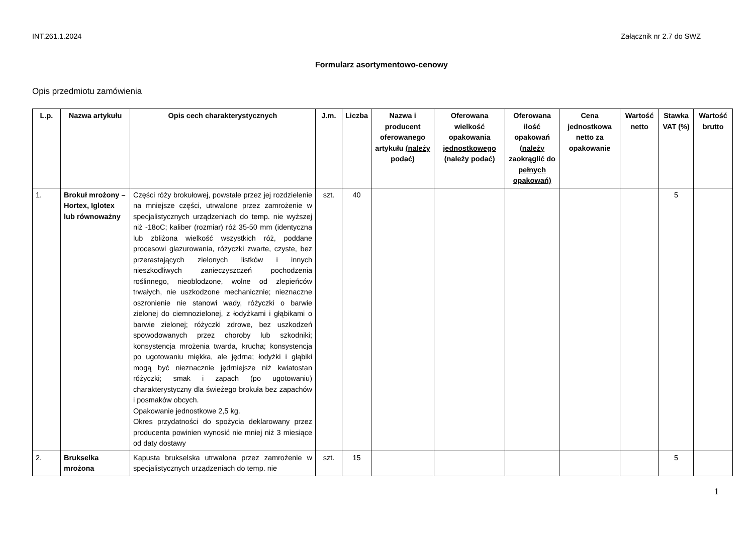INT.261.1.2024 Załącznik nr 2.7 do SWZ
Formularz asortymentowo-cenowy
Opis przedmiotu zamówienia
| L.p. | Nazwa artykułu | Opis cech charakterystycznych | J.m. | Liczba | Nazwa i producent oferowanego artykułu (należy podać) | Oferowana wielkość opakowania jednostkowego (należy podać) | Oferowana ilość opakowań (należy zaokrąglić do pełnych opakowań) | Cena jednostkowa netto za opakowanie | Wartość netto | Stawka VAT (%) | Wartość brutto |
| --- | --- | --- | --- | --- | --- | --- | --- | --- | --- | --- | --- |
| 1. | Brokuł mrożony – Hortex, Iglotex lub równoważny | Części róży brokułowej, powstałe przez jej rozdzielenie na mniejsze części, utrwalone przez zamrożenie w specjalistycznych urządzeniach do temp. nie wyższej niż -18oC; kaliber (rozmiar) róż 35-50 mm (identyczna lub zbliżona wielkość wszystkich róż, poddane procesowi glazurowania, różyczki zwarte, czyste, bez przerastających zielonych listków i innych nieszkodliwych zanieczyszczeń pochodzenia roślinnego, nieoblodzone, wolne od zlepieńców trwałych, nie uszkodzone mechanicznie; nieznaczne oszronienie nie stanowi wady, różyczki o barwie zielonej do ciemnozielonej, z łodyżkami i głąbikami o barwie zielonej; różyczki zdrowe, bez uszkodzeń spowodowanych przez choroby lub szkodniki; konsystencja mrożenia twarda, krucha; konsystencja po ugotowaniu miękka, ale jędrna; łodyżki i głąbiki mogą być nieznacznie jędrniejsze niż kwiatostan różyczki; smak i zapach (po ugotowaniu) charakterystyczny dla świeżego brokuła bez zapachów i posmaków obcych. Opakowanie jednostkowe 2,5 kg. Okres przydatności do spożycia deklarowany przez producenta powinien wynosić nie mniej niż 3 miesiące od daty dostawy | szt. | 40 | | | | | | 5 | |
| 2. | Brukselka mrożona | Kapusta brukselska utrwalona przez zamrożenie w specjalistycznych urządzeniach do temp. nie | szt. | 15 | | | | | | 5 | |
1